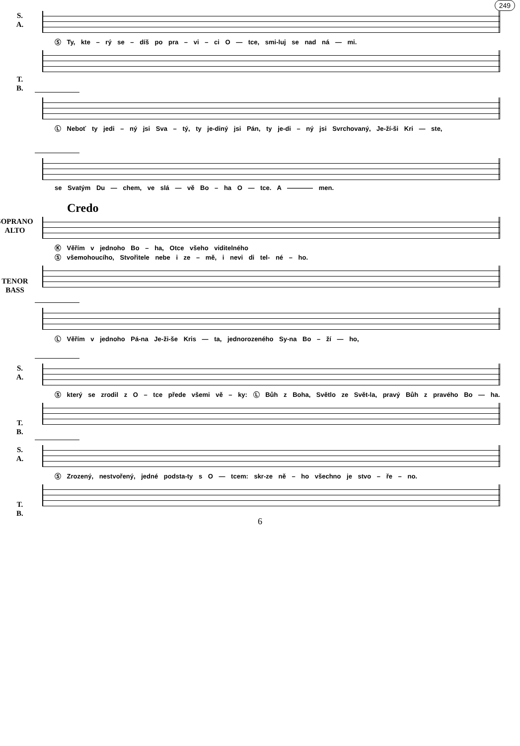249
S.
A.
Ⓢ Ty, kte – rý se – díš po pra – vi – ci O — tce, smi-luj se nad ná — mi.
T.
B.
Ⓛ Neboť ty jedi – ný jsi Sva – tý, ty je-diný jsi Pán, ty je-di – ný jsi Svrchovaný, Je-ží-ši Kri — ste,
se Svatým Du — chem, ve slá — vě Bo – ha O — tce. A ———— men.
Credo
SOPRANO
ALTO
Ⓚ Věřím v jednoho Bo – ha, Otce všeho viditelného
Ⓢ všemohoucího, Stvořitele nebe i ze – mě, i nevi di tel- né – ho.
TENOR
BASS
Ⓛ Věřím v jednoho Pá-na Je-ži-še Kris — ta, jednorozeného Sy-na Bo – ží — ho,
S.
A.
Ⓢ který se zrodil z O – tce přede všemi vě – ky: Ⓛ Bůh z Boha, Světlo ze Svět-la, pravý Bůh z pravého Bo — ha.
T.
B.
S.
A.
Ⓢ Zrozený, nestvořený, jedné podsta-ty s O — tcem: skr-ze ně – ho všechno je stvo – ře – no.
T.
B.
6